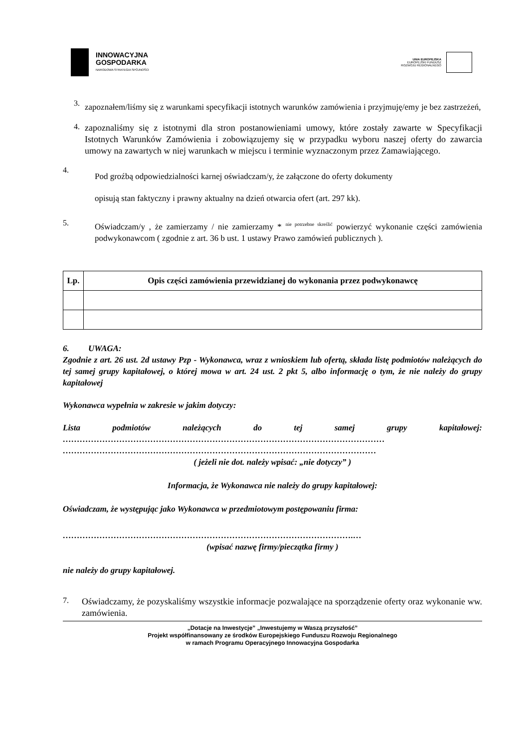INNOWACYJNA
GOSPODARKA
NARODOWA STRATEGIA SPÓJNOŚCI
UNIA EUROPEJSKA
EUROPEJSKI FUNDUSZ
ROZWOJU REGIONALNEGO
3.
zapoznałem/liśmy się z warunkami specyfikacji istotnych warunków zamówienia i przyjmuję/emy je bez zastrzeżeń,
4.
zapoznaliśmy się z istotnymi dla stron postanowieniami umowy, które zostały zawarte w Specyfikacji Istotnych Warunków Zamówienia i zobowiązujemy się w przypadku wyboru naszej oferty do zawarcia umowy na zawartych w niej warunkach w miejscu i terminie wyznaczonym przez Zamawiającego.
4.
Pod groźbą odpowiedzialności karnej oświadczam/y, że załączone do oferty dokumenty
opisują stan faktyczny i prawny aktualny na dzień otwarcia ofert (art. 297 kk).
5.
Oświadczam/y , że zamierzamy / nie zamierzamy * <sup>nie potrzebne skreślić</sup> powierzyć wykonanie części zamówienia podwykonawcom ( zgodnie z art. 36 b ust. 1 ustawy Prawo zamówień publicznych ).
| Lp. | Opis części zamówienia przewidzianej do wykonania przez podwykonawcę |
| --- | --- |
6. UWAGA:
Zgodnie z art. 26 ust. 2d ustawy Pzp - Wykonawca, wraz z wnioskiem lub ofertą, składa listę podmiotów należących do tej samej grupy kapitałowej, o której mowa w art. 24 ust. 2 pkt 5, albo informację o tym, że nie należy do grupy kapitałowej
Wykonawca wypełnia w zakresie w jakim dotyczy:
Lista podmiotów należących do tej samej grupy kapitałowej:
……………………………………………………………………………………………………
…………………………………………………………………………………………………
( jeżeli nie dot. należy wpisać: „nie dotyczy” )
Informacja, że Wykonawca nie należy do grupy kapitałowej:
Oświadczam, że występując jako Wykonawca w przedmiotowym postępowaniu firma:
………………………………………………………………………………………….…
(wpisać nazwę firmy/pieczątka firmy )
nie należy do grupy kapitałowej.
7.
Oświadczamy, że pozyskaliśmy wszystkie informacje pozwalające na sporządzenie oferty oraz wykonanie ww. zamówienia.
„Dotacje na Inwestycje” „Inwestujemy w Waszą przyszłość”
Projekt współfinansowany ze środków Europejskiego Funduszu Rozwoju Regionalnego
w ramach Programu Operacyjnego Innowacyjna Gospodarka